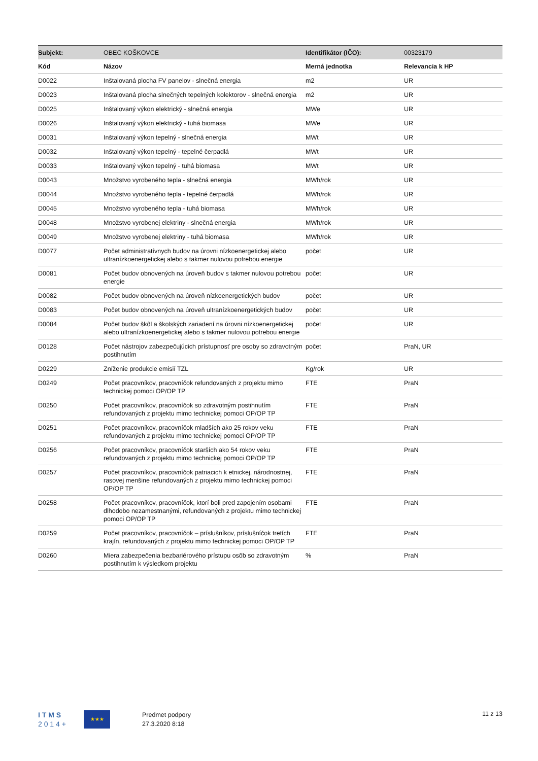| Subjekt: | OBEC KOŠKOVCE | Identifikátor (IČO): | 00323179 |
| Kód | Názov | Merná jednotka | Relevancia k HP |
| D0022 | Inštalovaná plocha FV panelov - slnečná energia | m2 | UR |
| D0023 | Inštalovaná plocha slnečných tepelných kolektorov - slnečná energia | m2 | UR |
| D0025 | Inštalovaný výkon elektrický - slnečná energia | MWe | UR |
| D0026 | Inštalovaný výkon elektrický - tuhá biomasa | MWe | UR |
| D0031 | Inštalovaný výkon tepelný - slnečná energia | MWt | UR |
| D0032 | Inštalovaný výkon tepelný - tepelné čerpadlá | MWt | UR |
| D0033 | Inštalovaný výkon tepelný - tuhá biomasa | MWt | UR |
| D0043 | Množstvo vyrobeného tepla - slnečná energia | MWh/rok | UR |
| D0044 | Množstvo vyrobeného tepla - tepelné čerpadlá | MWh/rok | UR |
| D0045 | Množstvo vyrobeného tepla - tuhá biomasa | MWh/rok | UR |
| D0048 | Množstvo vyrobenej elektriny - slnečná energia | MWh/rok | UR |
| D0049 | Množstvo vyrobenej elektriny - tuhá biomasa | MWh/rok | UR |
| D0077 | Počet administratívnych budov na úrovni nízkoenergetickej alebo ultranízkoenergetickej alebo s takmer nulovou potrebou energie | počet | UR |
| D0081 | Počet budov obnovených na úroveň budov s takmer nulovou potrebou energie | počet | UR |
| D0082 | Počet budov obnovených na úroveň nízkoenergetických budov | počet | UR |
| D0083 | Počet budov obnovených na úroveň ultranízkoenergetických budov | počet | UR |
| D0084 | Počet budov škôl a školských zariadení na úrovni nízkoenergetickej alebo ultranízkoenergetickej alebo s takmer nulovou potrebou energie | počet | UR |
| D0128 | Počet nástrojov zabezpečujúcich prístupnosť pre osoby so zdravotným postihnutím | počet | PraN, UR |
| D0229 | Zníženie produkcie emisií TZL | Kg/rok | UR |
| D0249 | Počet pracovníkov, pracovníčok refundovaných z projektu mimo technickej pomoci OP/OP TP | FTE | PraN |
| D0250 | Počet pracovníkov, pracovníčok so zdravotným postihnutím refundovaných z projektu mimo technickej pomoci OP/OP TP | FTE | PraN |
| D0251 | Počet pracovníkov, pracovníčok mladších ako 25 rokov veku refundovaných z projektu mimo technickej pomoci OP/OP TP | FTE | PraN |
| D0256 | Počet pracovníkov, pracovníčok starších ako 54 rokov veku refundovaných z projektu mimo technickej pomoci OP/OP TP | FTE | PraN |
| D0257 | Počet pracovníkov, pracovníčok patriacich k etnickej, národnostnej, rasovej menšine refundovaných z projektu mimo technickej pomoci OP/OP TP | FTE | PraN |
| D0258 | Počet pracovníkov, pracovníčok, ktorí boli pred zapojením osobami dlhodobo nezamestnanými, refundovaných z projektu mimo technickej pomoci OP/OP TP | FTE | PraN |
| D0259 | Počet pracovníkov, pracovníčok – príslušníkov, príslušníčok tretích krajín, refundovaných z projektu mimo technickej pomoci OP/OP TP | FTE | PraN |
| D0260 | Miera zabezpečenia bezbariérového prístupu osôb so zdravotným postihnutím k výsledkom projektu | % | PraN |
I T M S
2 0 1 4 +
★★★
Predmet podpory
27.3.2020 8:18
11 z 13